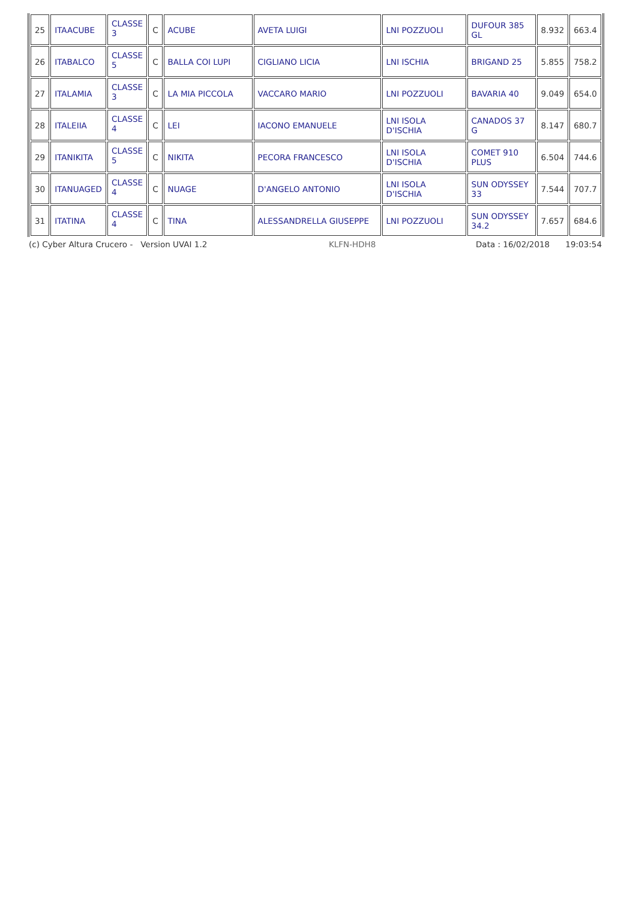| 25 | ITAACUBE | CLASSE 3 | C | ACUBE | AVETA LUIGI | LNI POZZUOLI | DUFOUR 385 GL | 8.932 | 663.4 |
| 26 | ITABALCO | CLASSE 5 | C | BALLA COI LUPI | CIGLIANO LICIA | LNI ISCHIA | BRIGAND 25 | 5.855 | 758.2 |
| 27 | ITALAMIA | CLASSE 3 | C | LA MIA PICCOLA | VACCARO MARIO | LNI POZZUOLI | BAVARIA 40 | 9.049 | 654.0 |
| 28 | ITALEIIA | CLASSE 4 | C | LEI | IACONO EMANUELE | LNI ISOLA D'ISCHIA | CANADOS 37 G | 8.147 | 680.7 |
| 29 | ITANIKITA | CLASSE 5 | C | NIKITA | PECORA FRANCESCO | LNI ISOLA D'ISCHIA | COMET 910 PLUS | 6.504 | 744.6 |
| 30 | ITANUAGED | CLASSE 4 | C | NUAGE | D'ANGELO ANTONIO | LNI ISOLA D'ISCHIA | SUN ODYSSEY 33 | 7.544 | 707.7 |
| 31 | ITATINA | CLASSE 4 | C | TINA | ALESSANDRELLA GIUSEPPE | LNI POZZUOLI | SUN ODYSSEY 34.2 | 7.657 | 684.6 |
(c) Cyber Altura Crucero - Version UVAI 1.2 KLFN-HDH8 Data : 16/02/2018 19:03:54